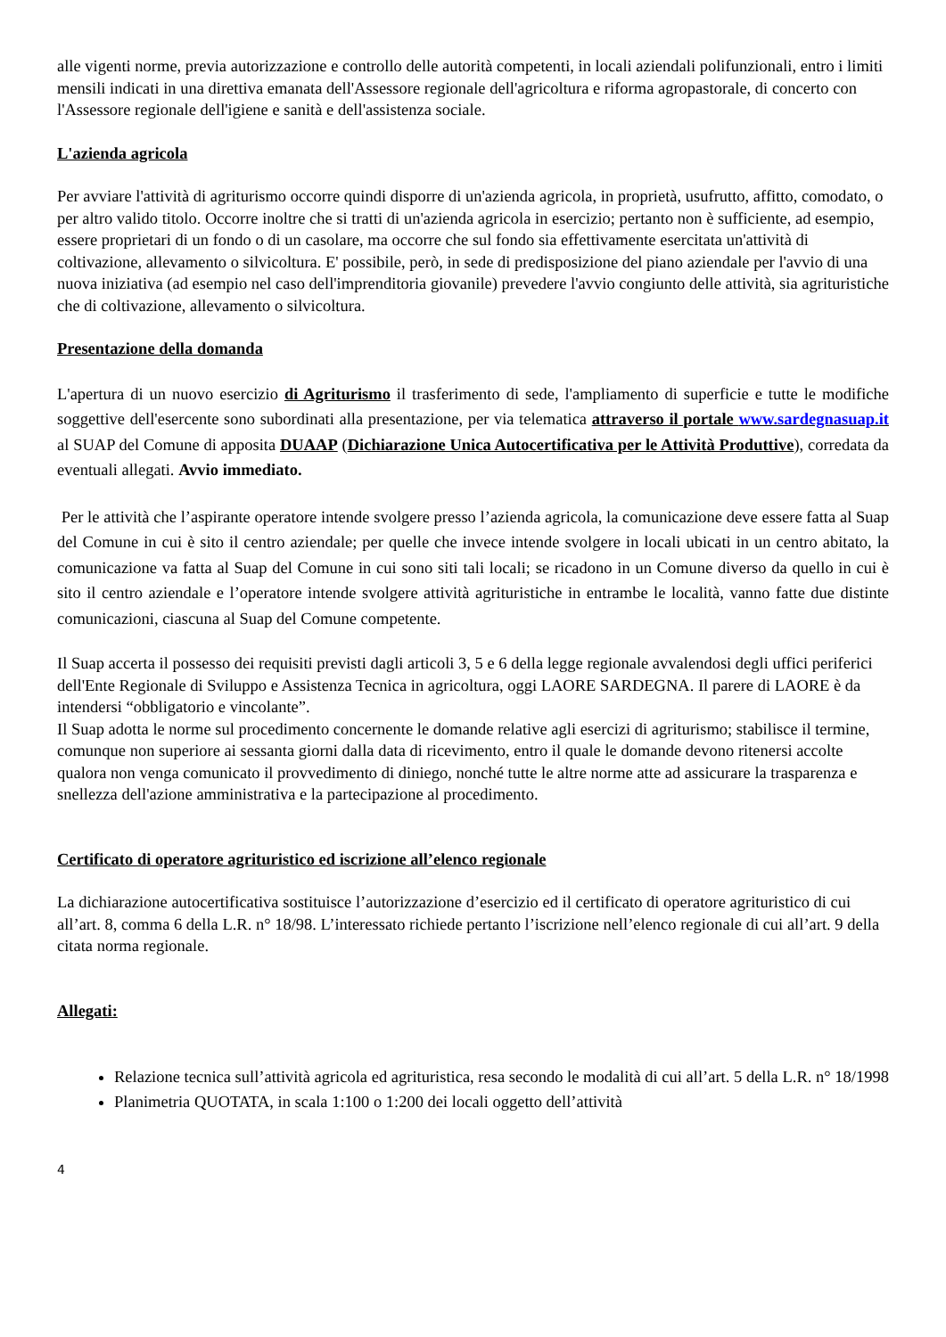alle vigenti norme, previa autorizzazione e controllo delle autorità competenti, in locali aziendali polifunzionali, entro i limiti mensili indicati in una direttiva emanata dell'Assessore regionale dell'agricoltura e riforma agropastorale, di concerto con l'Assessore regionale dell'igiene e sanità e dell'assistenza sociale.
L'azienda agricola
Per avviare l'attività di agriturismo occorre quindi disporre di un'azienda agricola, in proprietà, usufrutto, affitto, comodato, o per altro valido titolo. Occorre inoltre che si tratti di un'azienda agricola in esercizio; pertanto non è sufficiente, ad esempio, essere proprietari di un fondo o di un casolare, ma occorre che sul fondo sia effettivamente esercitata un'attività di coltivazione, allevamento o silvicoltura. E' possibile, però, in sede di predisposizione del piano aziendale per l'avvio di una nuova iniziativa (ad esempio nel caso dell'imprenditoria giovanile) prevedere l'avvio congiunto delle attività, sia agrituristiche che di coltivazione, allevamento o silvicoltura.
Presentazione della domanda
L'apertura di un nuovo esercizio di Agriturismo il trasferimento di sede, l'ampliamento di superficie e tutte le modifiche soggettive dell'esercente sono subordinati alla presentazione, per via telematica attraverso il portale www.sardegnasuap.it al SUAP del Comune di apposita DUAAP (Dichiarazione Unica Autocertificativa per le Attività Produttive), corredata da eventuali allegati. Avvio immediato.
Per le attività che l’aspirante operatore intende svolgere presso l’azienda agricola, la comunicazione deve essere fatta al Suap del Comune in cui è sito il centro aziendale; per quelle che invece intende svolgere in locali ubicati in un centro abitato, la comunicazione va fatta al Suap del Comune in cui sono siti tali locali; se ricadono in un Comune diverso da quello in cui è sito il centro aziendale e l’operatore intende svolgere attività agrituristiche in entrambe le località, vanno fatte due distinte comunicazioni, ciascuna al Suap del Comune competente.
Il Suap accerta il possesso dei requisiti previsti dagli articoli 3, 5 e 6 della legge regionale avvalendosi degli uffici periferici dell'Ente Regionale di Sviluppo e Assistenza Tecnica in agricoltura, oggi LAORE SARDEGNA. Il parere di LAORE è da intendersi “obbligatorio e vincolante”.
Il Suap adotta le norme sul procedimento concernente le domande relative agli esercizi di agriturismo; stabilisce il termine, comunque non superiore ai sessanta giorni dalla data di ricevimento, entro il quale le domande devono ritenersi accolte qualora non venga comunicato il provvedimento di diniego, nonché tutte le altre norme atte ad assicurare la trasparenza e snellezza dell'azione amministrativa e la partecipazione al procedimento.
Certificato di operatore agrituristico ed iscrizione all’elenco regionale
La dichiarazione autocertificativa sostituisce l’autorizzazione d’esercizio ed il certificato di operatore agrituristico di cui all’art. 8, comma 6 della L.R. n° 18/98. L’interessato richiede pertanto l’iscrizione nell’elenco regionale di cui all’art. 9 della citata norma regionale.
Allegati:
Relazione tecnica sull’attività agricola ed agrituristica, resa secondo le modalità di cui all’art. 5 della L.R. n° 18/1998
Planimetria QUOTATA, in scala 1:100 o 1:200 dei locali oggetto dell’attività
4